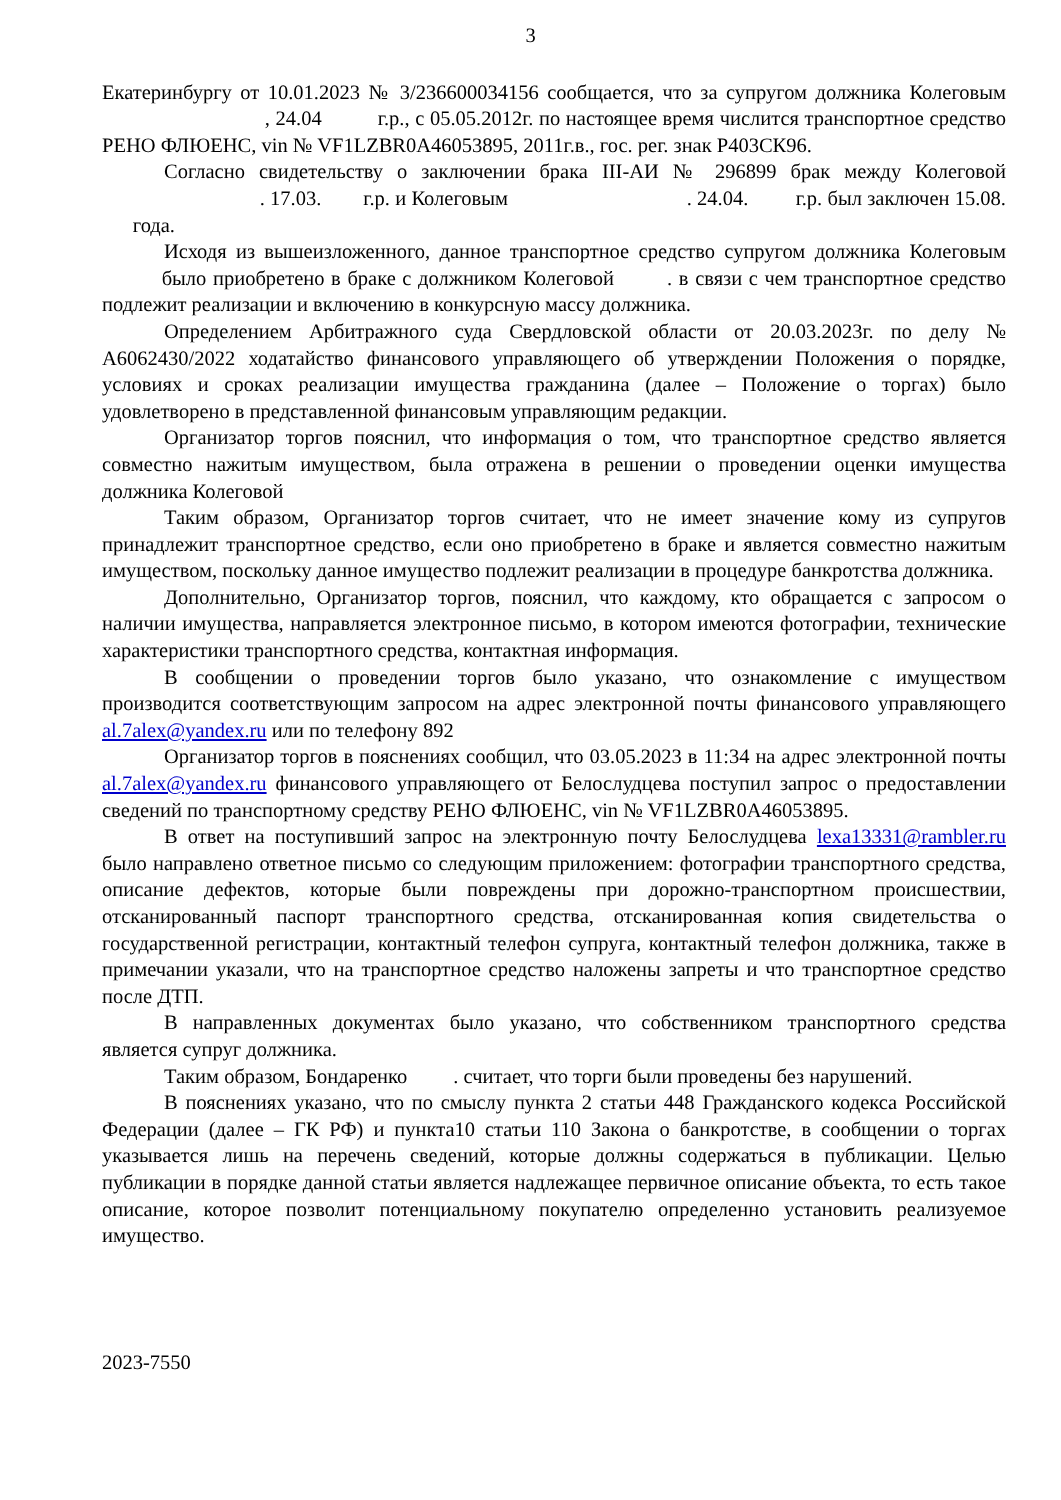3
Екатеринбургу от 10.01.2023 № 3/236600034156 сообщается, что за супругом должника Колеговым , 24.04 г.р., с 05.05.2012г. по настоящее время числится транспортное средство РЕНО ФЛЮЕНС, vin № VF1LZBR0A46053895, 2011г.в., гос. рег. знак Р403СК96.
Согласно свидетельству о заключении брака III-АИ № 296899 брак между Колеговой . 17.03. г.р. и Колеговым . 24.04. г.р. был заключен 15.08. года.
Исходя из вышеизложенного, данное транспортное средство супругом должника Колеговым было приобретено в браке с должником Колеговой . в связи с чем транспортное средство подлежит реализации и включению в конкурсную массу должника.
Определением Арбитражного суда Свердловской области от 20.03.2023г. по делу № А6062430/2022 ходатайство финансового управляющего об утверждении Положения о порядке, условиях и сроках реализации имущества гражданина (далее – Положение о торгах) было удовлетворено в представленной финансовым управляющим редакции.
Организатор торгов пояснил, что информация о том, что транспортное средство является совместно нажитым имуществом, была отражена в решении о проведении оценки имущества должника Колеговой
Таким образом, Организатор торгов считает, что не имеет значение кому из супругов принадлежит транспортное средство, если оно приобретено в браке и является совместно нажитым имуществом, поскольку данное имущество подлежит реализации в процедуре банкротства должника.
Дополнительно, Организатор торгов, пояснил, что каждому, кто обращается с запросом о наличии имущества, направляется электронное письмо, в котором имеются фотографии, технические характеристики транспортного средства, контактная информация.
В сообщении о проведении торгов было указано, что ознакомление с имуществом производится соответствующим запросом на адрес электронной почты финансового управляющего al.7alex@yandex.ru или по телефону 892
Организатор торгов в пояснениях сообщил, что 03.05.2023 в 11:34 на адрес электронной почты al.7alex@yandex.ru финансового управляющего от Белослудцева поступил запрос о предоставлении сведений по транспортному средству РЕНО ФЛЮЕНС, vin № VF1LZBR0A46053895.
В ответ на поступивший запрос на электронную почту Белослудцева lexa13331@rambler.ru было направлено ответное письмо со следующим приложением: фотографии транспортного средства, описание дефектов, которые были повреждены при дорожно-транспортном происшествии, отсканированный паспорт транспортного средства, отсканированная копия свидетельства о государственной регистрации, контактный телефон супруга, контактный телефон должника, также в примечании указали, что на транспортное средство наложены запреты и что транспортное средство после ДТП.
В направленных документах было указано, что собственником транспортного средства является супруг должника.
Таким образом, Бондаренко . считает, что торги были проведены без нарушений.
В пояснениях указано, что по смыслу пункта 2 статьи 448 Гражданского кодекса Российской Федерации (далее – ГК РФ) и пункта10 статьи 110 Закона о банкротстве, в сообщении о торгах указывается лишь на перечень сведений, которые должны содержаться в публикации. Целью публикации в порядке данной статьи является надлежащее первичное описание объекта, то есть такое описание, которое позволит потенциальному покупателю определенно установить реализуемое имущество.
2023-7550